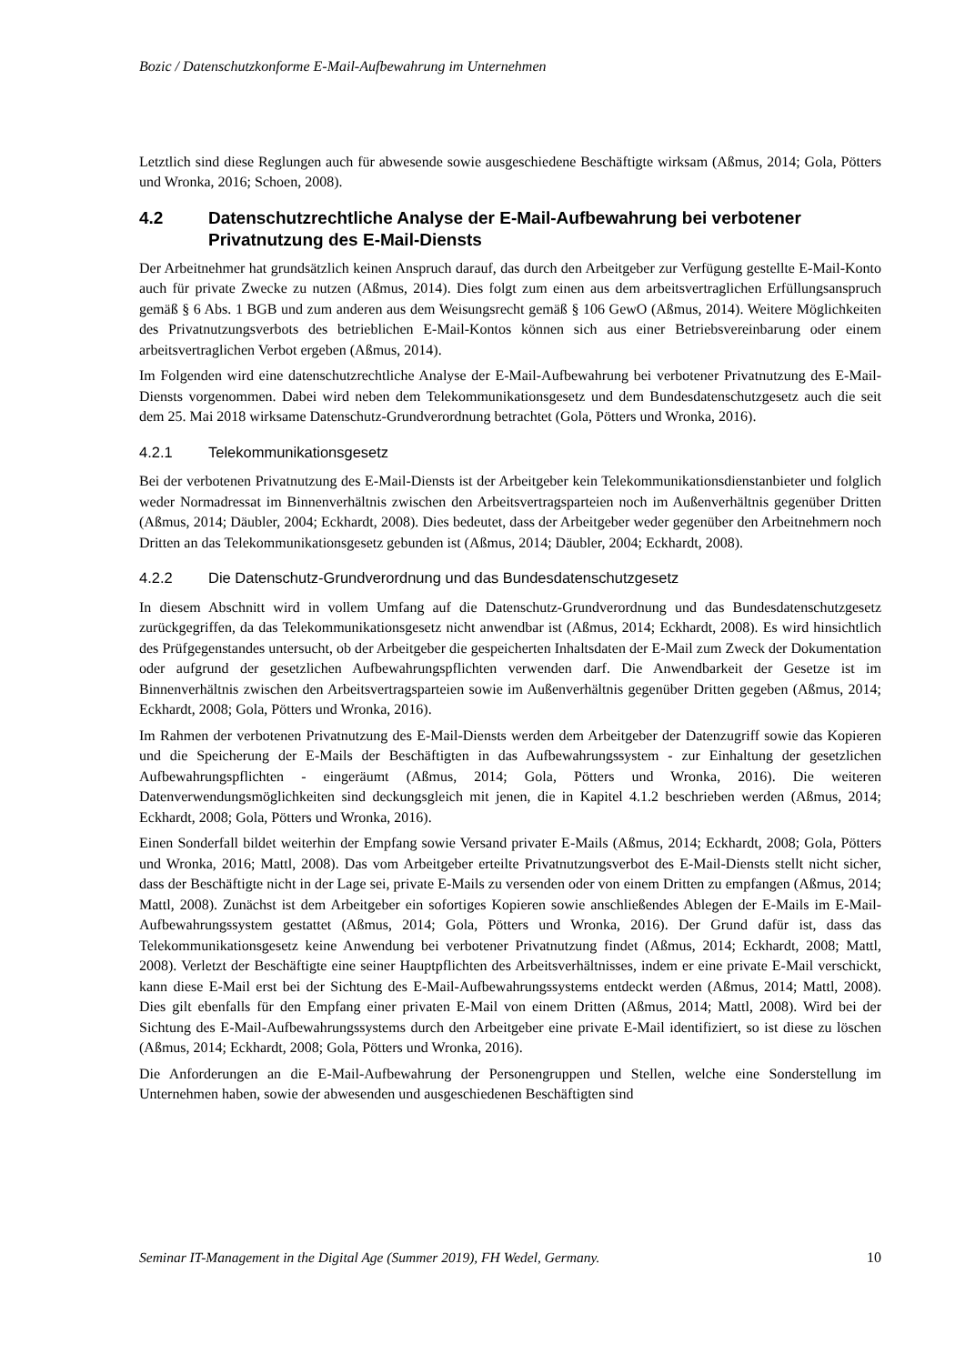Bozic / Datenschutzkonforme E-Mail-Aufbewahrung im Unternehmen
Letztlich sind diese Reglungen auch für abwesende sowie ausgeschiedene Beschäftigte wirksam (Aßmus, 2014; Gola, Pötters und Wronka, 2016; Schoen, 2008).
4.2 Datenschutzrechtliche Analyse der E-Mail-Aufbewahrung bei verbotener Privatnutzung des E-Mail-Diensts
Der Arbeitnehmer hat grundsätzlich keinen Anspruch darauf, das durch den Arbeitgeber zur Verfügung gestellte E-Mail-Konto auch für private Zwecke zu nutzen (Aßmus, 2014). Dies folgt zum einen aus dem arbeitsvertraglichen Erfüllungsanspruch gemäß § 6 Abs. 1 BGB und zum anderen aus dem Weisungsrecht gemäß § 106 GewO (Aßmus, 2014). Weitere Möglichkeiten des Privatnutzungsverbots des betrieblichen E-Mail-Kontos können sich aus einer Betriebsvereinbarung oder einem arbeitsvertraglichen Verbot ergeben (Aßmus, 2014).
Im Folgenden wird eine datenschutzrechtliche Analyse der E-Mail-Aufbewahrung bei verbotener Privatnutzung des E-Mail-Diensts vorgenommen. Dabei wird neben dem Telekommunikationsgesetz und dem Bundesdatenschutzgesetz auch die seit dem 25. Mai 2018 wirksame Datenschutz-Grundverordnung betrachtet (Gola, Pötters und Wronka, 2016).
4.2.1 Telekommunikationsgesetz
Bei der verbotenen Privatnutzung des E-Mail-Diensts ist der Arbeitgeber kein Telekommunikationsdienstanbieter und folglich weder Normadressat im Binnenverhältnis zwischen den Arbeitsvertragsparteien noch im Außenverhältnis gegenüber Dritten (Aßmus, 2014; Däubler, 2004; Eckhardt, 2008). Dies bedeutet, dass der Arbeitgeber weder gegenüber den Arbeitnehmern noch Dritten an das Telekommunikationsgesetz gebunden ist (Aßmus, 2014; Däubler, 2004; Eckhardt, 2008).
4.2.2 Die Datenschutz-Grundverordnung und das Bundesdatenschutzgesetz
In diesem Abschnitt wird in vollem Umfang auf die Datenschutz-Grundverordnung und das Bundesdatenschutzgesetz zurückgegriffen, da das Telekommunikationsgesetz nicht anwendbar ist (Aßmus, 2014; Eckhardt, 2008). Es wird hinsichtlich des Prüfgegenstandes untersucht, ob der Arbeitgeber die gespeicherten Inhaltsdaten der E-Mail zum Zweck der Dokumentation oder aufgrund der gesetzlichen Aufbewahrungspflichten verwenden darf. Die Anwendbarkeit der Gesetze ist im Binnenverhältnis zwischen den Arbeitsvertragsparteien sowie im Außenverhältnis gegenüber Dritten gegeben (Aßmus, 2014; Eckhardt, 2008; Gola, Pötters und Wronka, 2016).
Im Rahmen der verbotenen Privatnutzung des E-Mail-Diensts werden dem Arbeitgeber der Datenzugriff sowie das Kopieren und die Speicherung der E-Mails der Beschäftigten in das Aufbewahrungssystem - zur Einhaltung der gesetzlichen Aufbewahrungspflichten - eingeräumt (Aßmus, 2014; Gola, Pötters und Wronka, 2016). Die weiteren Datenverwendungsmöglichkeiten sind deckungsgleich mit jenen, die in Kapitel 4.1.2 beschrieben werden (Aßmus, 2014; Eckhardt, 2008; Gola, Pötters und Wronka, 2016).
Einen Sonderfall bildet weiterhin der Empfang sowie Versand privater E-Mails (Aßmus, 2014; Eckhardt, 2008; Gola, Pötters und Wronka, 2016; Mattl, 2008). Das vom Arbeitgeber erteilte Privatnutzungsverbot des E-Mail-Diensts stellt nicht sicher, dass der Beschäftigte nicht in der Lage sei, private E-Mails zu versenden oder von einem Dritten zu empfangen (Aßmus, 2014; Mattl, 2008). Zunächst ist dem Arbeitgeber ein sofortiges Kopieren sowie anschließendes Ablegen der E-Mails im E-Mail-Aufbewahrungssystem gestattet (Aßmus, 2014; Gola, Pötters und Wronka, 2016). Der Grund dafür ist, dass das Telekommunikationsgesetz keine Anwendung bei verbotener Privatnutzung findet (Aßmus, 2014; Eckhardt, 2008; Mattl, 2008). Verletzt der Beschäftigte eine seiner Hauptpflichten des Arbeitsverhältnisses, indem er eine private E-Mail verschickt, kann diese E-Mail erst bei der Sichtung des E-Mail-Aufbewahrungssystems entdeckt werden (Aßmus, 2014; Mattl, 2008). Dies gilt ebenfalls für den Empfang einer privaten E-Mail von einem Dritten (Aßmus, 2014; Mattl, 2008). Wird bei der Sichtung des E-Mail-Aufbewahrungssystems durch den Arbeitgeber eine private E-Mail identifiziert, so ist diese zu löschen (Aßmus, 2014; Eckhardt, 2008; Gola, Pötters und Wronka, 2016).
Die Anforderungen an die E-Mail-Aufbewahrung der Personengruppen und Stellen, welche eine Sonderstellung im Unternehmen haben, sowie der abwesenden und ausgeschiedenen Beschäftigten sind
Seminar IT-Management in the Digital Age (Summer 2019), FH Wedel, Germany. 10